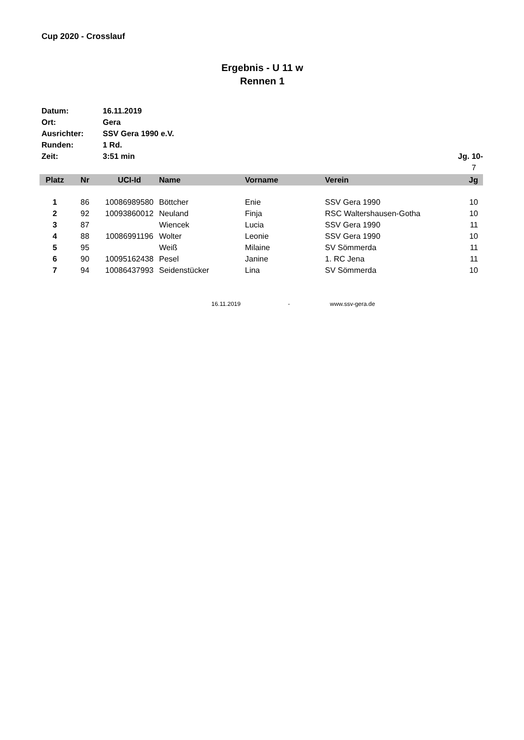Cup 2020 - Crosslauf
Ergebnis - U 11 w
Rennen 1
Datum: 16.11.2019
Ort: Gera
Ausrichter: SSV Gera 1990 e.V.
Runden: 1 Rd.
Zeit: 3:51 min Jg. 10-
7
| Platz | Nr | UCI-Id | Name | Vorname | Verein | Jg |
| --- | --- | --- | --- | --- | --- | --- |
| 1 | 86 | 10086989580 | Böttcher | Enie | SSV Gera 1990 | 10 |
| 2 | 92 | 10093860012 | Neuland | Finja | RSC Waltershausen-Gotha | 10 |
| 3 | 87 | | Wiencek | Lucia | SSV Gera 1990 | 11 |
| 4 | 88 | 10086991196 | Wolter | Leonie | SSV Gera 1990 | 10 |
| 5 | 95 | | Weiß | Milaine | SV Sömmerda | 11 |
| 6 | 90 | 10095162438 | Pesel | Janine | 1. RC Jena | 11 |
| 7 | 94 | 10086437993 | Seidenstücker | Lina | SV Sömmerda | 10 |
16.11.2019 - www.ssv-gera.de